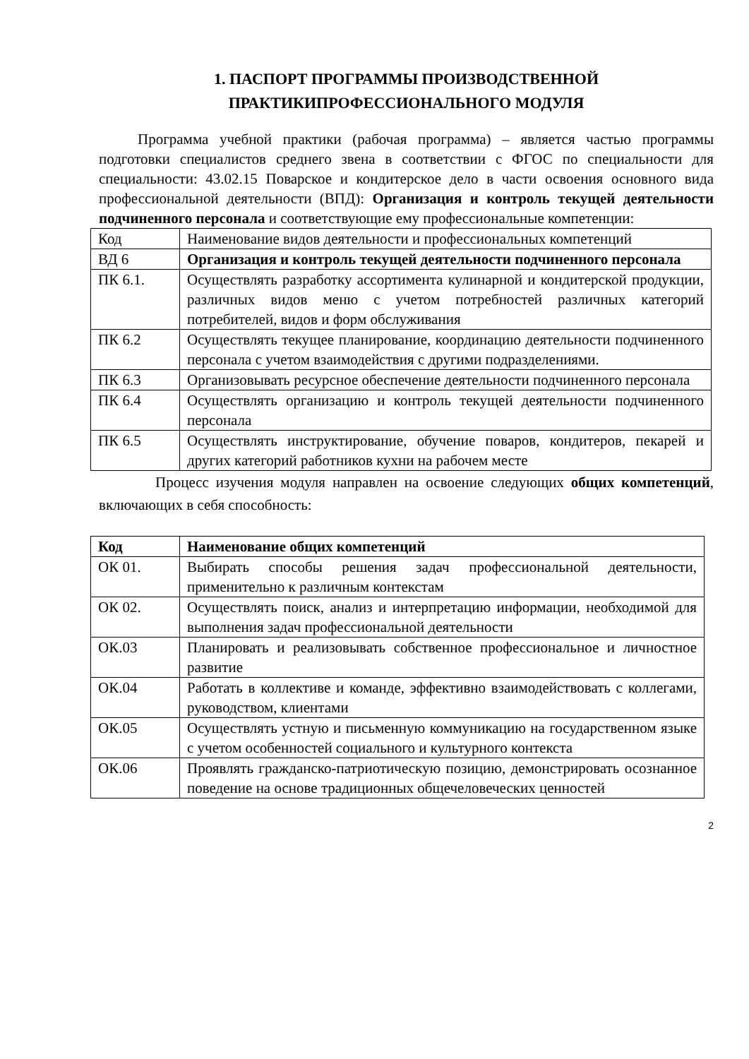1. ПАСПОРТ ПРОГРАММЫ ПРОИЗВОДСТВЕННОЙ
ПРАКТИКИПРОФЕССИОНАЛЬНОГО МОДУЛЯ
Программа учебной практики (рабочая программа) – является частью программы подготовки специалистов среднего звена в соответствии с ФГОС по специальности для специальности: 43.02.15 Поварское и кондитерское дело в части освоения основного вида профессиональной деятельности (ВПД): Организация и контроль текущей деятельности подчиненного персонала и соответствующие ему профессиональные компетенции:
| Код | Наименование видов деятельности и профессиональных компетенций |
| ВД 6 | Организация и контроль текущей деятельности подчиненного персонала |
| ПК 6.1. | Осуществлять разработку ассортимента кулинарной и кондитерской продукции, различных видов меню с учетом потребностей различных категорий потребителей, видов и форм обслуживания |
| ПК 6.2 | Осуществлять текущее планирование, координацию деятельности подчиненного персонала с учетом взаимодействия с другими подразделениями. |
| ПК 6.3 | Организовывать ресурсное обеспечение деятельности подчиненного персонала |
| ПК 6.4 | Осуществлять организацию и контроль текущей деятельности подчиненного персонала |
| ПК 6.5 | Осуществлять инструктирование, обучение поваров, кондитеров, пекарей и других категорий работников кухни на рабочем месте |
Процесс изучения модуля направлен на освоение следующих общих компетенций, включающих в себя способность:
| Код | Наименование общих компетенций |
| --- | --- |
| ОК 01. | Выбирать способы решения задач профессиональной деятельности, применительно к различным контекстам |
| ОК 02. | Осуществлять поиск, анализ и интерпретацию информации, необходимой для выполнения задач профессиональной деятельности |
| ОК.03 | Планировать и реализовывать собственное профессиональное и личностное развитие |
| ОК.04 | Работать в коллективе и команде, эффективно взаимодействовать с коллегами, руководством, клиентами |
| ОК.05 | Осуществлять устную и письменную коммуникацию на государственном языке с учетом особенностей социального и культурного контекста |
| ОК.06 | Проявлять гражданско-патриотическую позицию, демонстрировать осознанное поведение на основе традиционных общечеловеческих ценностей |
2